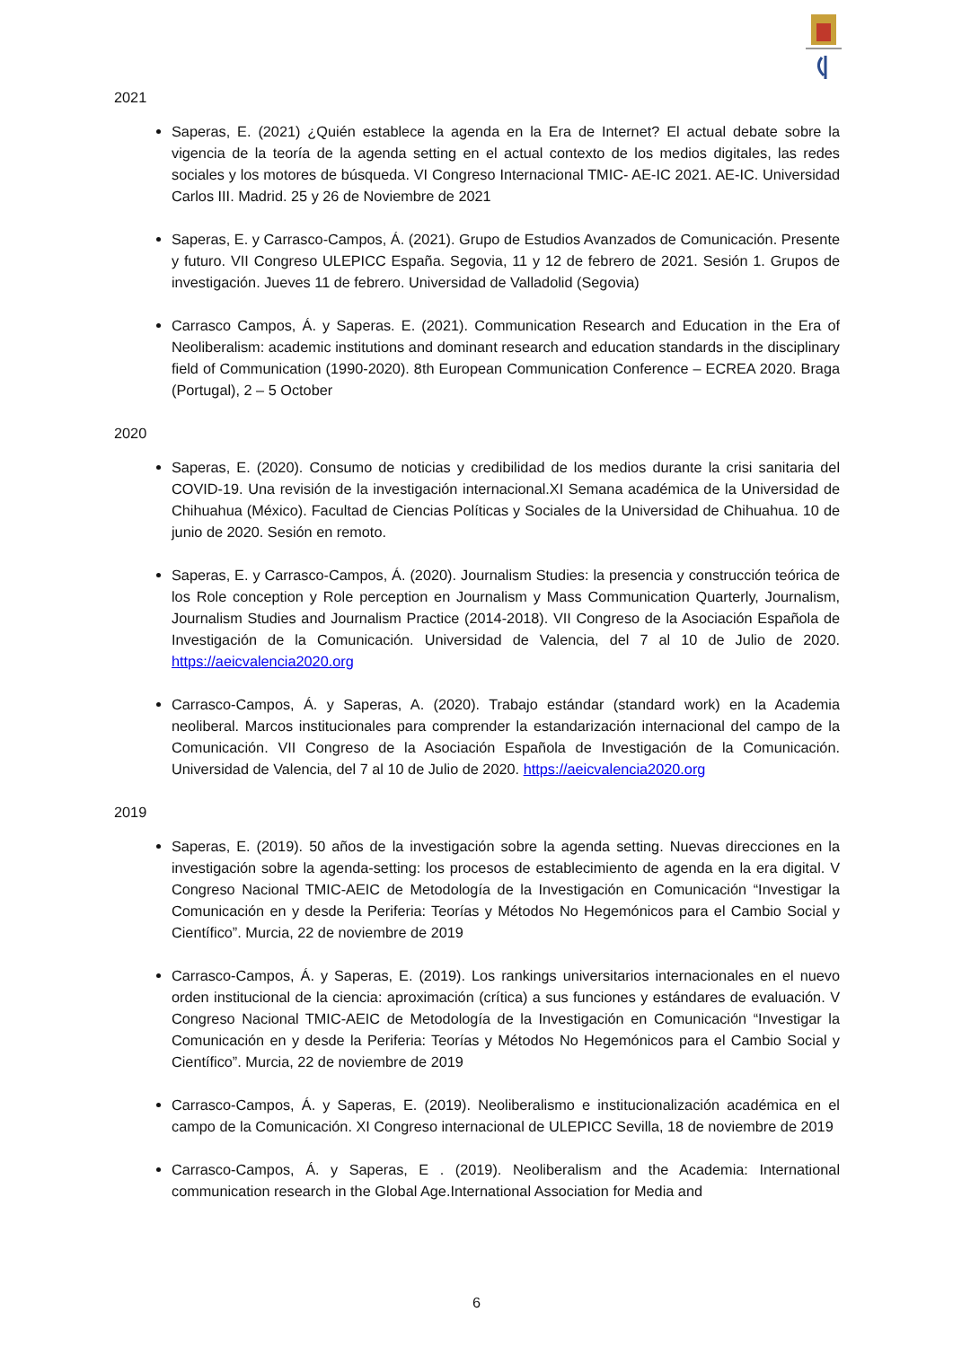2021
Saperas, E. (2021) ¿Quién establece la agenda en la Era de Internet? El actual debate sobre la vigencia de la teoría de la agenda setting en el actual contexto de los medios digitales, las redes sociales y los motores de búsqueda. VI Congreso Internacional TMIC- AE-IC 2021. AE-IC. Universidad Carlos III. Madrid. 25 y 26 de Noviembre de 2021
Saperas, E. y Carrasco-Campos, Á. (2021). Grupo de Estudios Avanzados de Comunicación. Presente y futuro. VII Congreso ULEPICC España. Segovia, 11 y 12 de febrero de 2021. Sesión 1. Grupos de investigación. Jueves 11 de febrero. Universidad de Valladolid (Segovia)
Carrasco Campos, Á. y Saperas. E. (2021). Communication Research and Education in the Era of Neoliberalism: academic institutions and dominant research and education standards in the disciplinary field of Communication (1990-2020). 8th European Communication Conference – ECREA 2020. Braga (Portugal), 2 – 5 October
2020
Saperas, E. (2020). Consumo de noticias y credibilidad de los medios durante la crisi sanitaria del COVID-19. Una revisión de la investigación internacional.XI Semana académica de la Universidad de Chihuahua (México). Facultad de Ciencias Políticas y Sociales de la Universidad de Chihuahua. 10 de junio de 2020. Sesión en remoto.
Saperas, E. y Carrasco-Campos, Á. (2020). Journalism Studies: la presencia y construcción teórica de los Role conception y Role perception en Journalism y Mass Communication Quarterly, Journalism, Journalism Studies and Journalism Practice (2014-2018). VII Congreso de la Asociación Española de Investigación de la Comunicación. Universidad de Valencia, del 7 al 10 de Julio de 2020. https://aeicvalencia2020.org
Carrasco-Campos, Á. y Saperas, A. (2020). Trabajo estándar (standard work) en la Academia neoliberal. Marcos institucionales para comprender la estandarización internacional del campo de la Comunicación. VII Congreso de la Asociación Española de Investigación de la Comunicación. Universidad de Valencia, del 7 al 10 de Julio de 2020. https://aeicvalencia2020.org
2019
Saperas, E. (2019). 50 años de la investigación sobre la agenda setting. Nuevas direcciones en la investigación sobre la agenda-setting: los procesos de establecimiento de agenda en la era digital. V Congreso Nacional TMIC-AEIC de Metodología de la Investigación en Comunicación “Investigar la Comunicación en y desde la Periferia: Teorías y Métodos No Hegemónicos para el Cambio Social y Científico”. Murcia, 22 de noviembre de 2019
Carrasco-Campos, Á. y Saperas, E. (2019). Los rankings universitarios internacionales en el nuevo orden institucional de la ciencia: aproximación (crítica) a sus funciones y estándares de evaluación. V Congreso Nacional TMIC-AEIC de Metodología de la Investigación en Comunicación “Investigar la Comunicación en y desde la Periferia: Teorías y Métodos No Hegemónicos para el Cambio Social y Científico”. Murcia, 22 de noviembre de 2019
Carrasco-Campos, Á. y Saperas, E. (2019). Neoliberalismo e institucionalización académica en el campo de la Comunicación. XI Congreso internacional de ULEPICC Sevilla, 18 de noviembre de 2019
Carrasco-Campos, Á. y Saperas, E . (2019). Neoliberalism and the Academia: International communication research in the Global Age.International Association for Media and
6